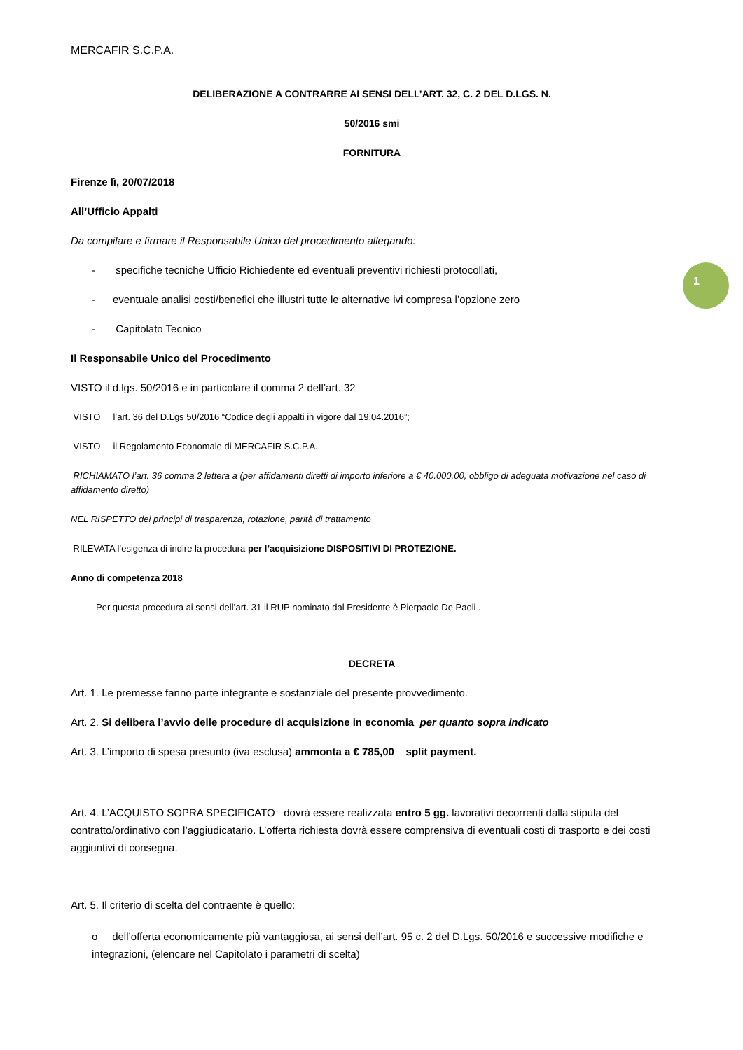1
MERCAFIR S.C.P.A.
DELIBERAZIONE A CONTRARRE AI SENSI DELL’ART. 32, C. 2 DEL D.LGS. N.
50/2016 smi
FORNITURA
Firenze lì, 20/07/2018
All’Ufficio Appalti
Da compilare e firmare il Responsabile Unico del procedimento allegando:
- specifiche tecniche Ufficio Richiedente ed eventuali preventivi richiesti protocollati,
- eventuale analisi costi/benefici che illustri tutte le alternative ivi compresa l’opzione zero
- Capitolato Tecnico
Il Responsabile Unico del Procedimento
VISTO il d.lgs. 50/2016 e in particolare il comma 2 dell’art. 32
VISTO l’art. 36 del D.Lgs 50/2016 “Codice degli appalti in vigore dal 19.04.2016”;
VISTO il Regolamento Economale di MERCAFIR S.C.P.A.
RICHIAMATO l’art. 36 comma 2 lettera a (per affidamenti diretti di importo inferiore a € 40.000,00, obbligo di adeguata motivazione nel caso di affidamento diretto)
NEL RISPETTO dei principi di trasparenza, rotazione, parità di trattamento
RILEVATA l’esigenza di indire la procedura per l’acquisizione DISPOSITIVI DI PROTEZIONE.
Anno di competenza 2018
Per questa procedura ai sensi dell’art. 31 il RUP nominato dal Presidente è Pierpaolo De Paoli .
DECRETA
Art. 1. Le premesse fanno parte integrante e sostanziale del presente provvedimento.
Art. 2. Si delibera l’avvio delle procedure di acquisizione in economia per quanto sopra indicato
Art. 3. L’importo di spesa presunto (iva esclusa) ammonta a € 785,00 split payment.
Art. 4. L’ACQUISTO SOPRA SPECIFICATO dovrà essere realizzata entro 5 gg. lavorativi decorrenti dalla stipula del contratto/ordinativo con l’aggiudicatario. L’offerta richiesta dovrà essere comprensiva di eventuali costi di trasporto e dei costi aggiuntivi di consegna.
Art. 5. Il criterio di scelta del contraente è quello:
o dell’offerta economicamente più vantaggiosa, ai sensi dell’art. 95 c. 2 del D.Lgs. 50/2016 e successive modifiche e integrazioni, (elencare nel Capitolato i parametri di scelta)